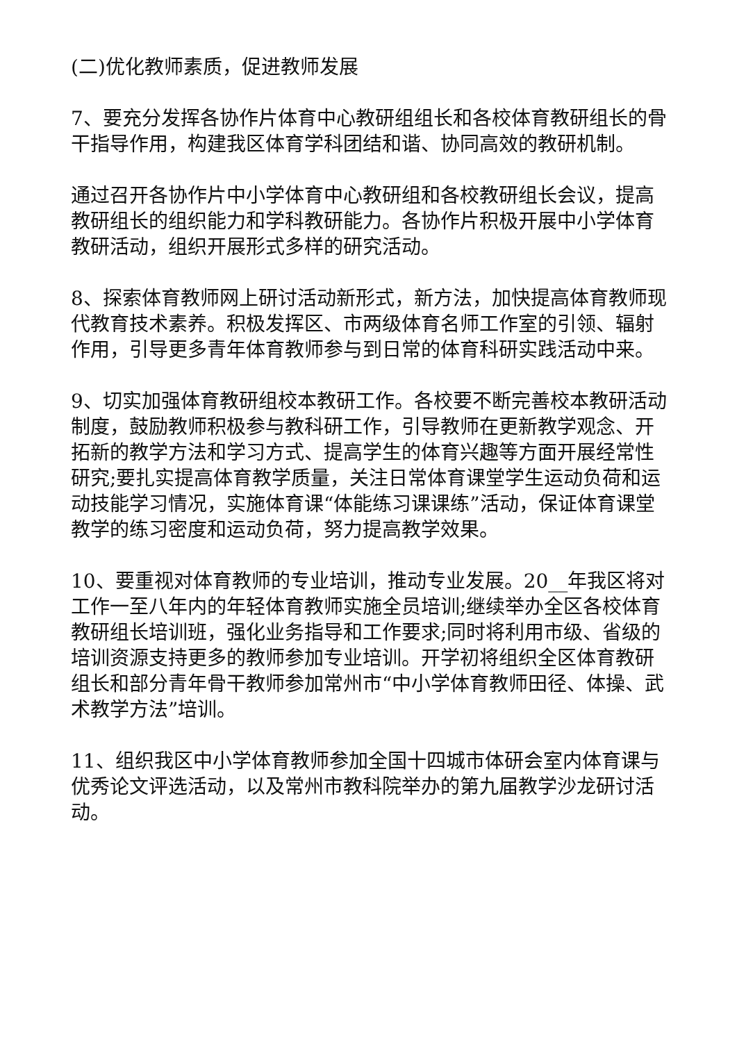(二)优化教师素质，促进教师发展
7、要充分发挥各协作片体育中心教研组组长和各校体育教研组长的骨干指导作用，构建我区体育学科团结和谐、协同高效的教研机制。
通过召开各协作片中小学体育中心教研组和各校教研组长会议，提高教研组长的组织能力和学科教研能力。各协作片积极开展中小学体育教研活动，组织开展形式多样的研究活动。
8、探索体育教师网上研讨活动新形式，新方法，加快提高体育教师现代教育技术素养。积极发挥区、市两级体育名师工作室的引领、辐射作用，引导更多青年体育教师参与到日常的体育科研实践活动中来。
9、切实加强体育教研组校本教研工作。各校要不断完善校本教研活动制度，鼓励教师积极参与教科研工作，引导教师在更新教学观念、开拓新的教学方法和学习方式、提高学生的体育兴趣等方面开展经常性研究;要扎实提高体育教学质量，关注日常体育课堂学生运动负荷和运动技能学习情况，实施体育课“体能练习课课练”活动，保证体育课堂教学的练习密度和运动负荷，努力提高教学效果。
10、要重视对体育教师的专业培训，推动专业发展。20__年我区将对工作一至八年内的年轻体育教师实施全员培训;继续举办全区各校体育教研组长培训班，强化业务指导和工作要求;同时将利用市级、省级的培训资源支持更多的教师参加专业培训。开学初将组织全区体育教研组长和部分青年骨干教师参加常州市“中小学体育教师田径、体操、武术教学方法”培训。
11、组织我区中小学体育教师参加全国十四城市体研会室内体育课与优秀论文评选活动，以及常州市教科院举办的第九届教学沙龙研讨活动。